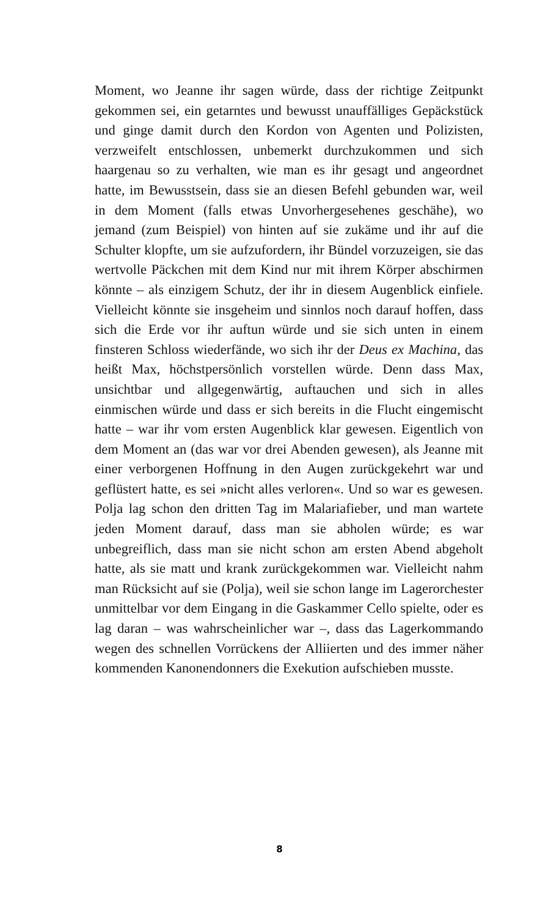Moment, wo Jeanne ihr sagen würde, dass der richtige Zeitpunkt gekommen sei, ein getarntes und bewusst unauffälliges Gepäckstück und ginge damit durch den Kordon von Agenten und Polizisten, verzweifelt entschlossen, unbemerkt durchzukommen und sich haargenau so zu verhalten, wie man es ihr gesagt und angeordnet hatte, im Bewusstsein, dass sie an diesen Befehl gebunden war, weil in dem Moment (falls etwas Unvorhergesehenes geschähe), wo jemand (zum Beispiel) von hinten auf sie zukäme und ihr auf die Schulter klopfte, um sie aufzufordern, ihr Bündel vorzuzeigen, sie das wertvolle Päckchen mit dem Kind nur mit ihrem Körper abschirmen könnte – als einzigem Schutz, der ihr in diesem Augenblick einfiele. Vielleicht könnte sie insgeheim und sinnlos noch darauf hoffen, dass sich die Erde vor ihr auftun würde und sie sich unten in einem finsteren Schloss wiederfände, wo sich ihr der Deus ex Machina, das heißt Max, höchstpersönlich vorstellen würde. Denn dass Max, unsichtbar und allgegenwärtig, auftauchen und sich in alles einmischen würde und dass er sich bereits in die Flucht eingemischt hatte – war ihr vom ersten Augenblick klar gewesen. Eigentlich von dem Moment an (das war vor drei Abenden gewesen), als Jeanne mit einer verborgenen Hoffnung in den Augen zurückgekehrt war und geflüstert hatte, es sei »nicht alles verloren«. Und so war es gewesen. Polja lag schon den dritten Tag im Malariafieber, und man wartete jeden Moment darauf, dass man sie abholen würde; es war unbegreiflich, dass man sie nicht schon am ersten Abend abgeholt hatte, als sie matt und krank zurückgekommen war. Vielleicht nahm man Rücksicht auf sie (Polja), weil sie schon lange im Lagerorchester unmittelbar vor dem Eingang in die Gaskammer Cello spielte, oder es lag daran – was wahrscheinlicher war –, dass das Lagerkommando wegen des schnellen Vorrückens der Alliierten und des immer näher kommenden Kanonendonners die Exekution aufschieben musste.
8